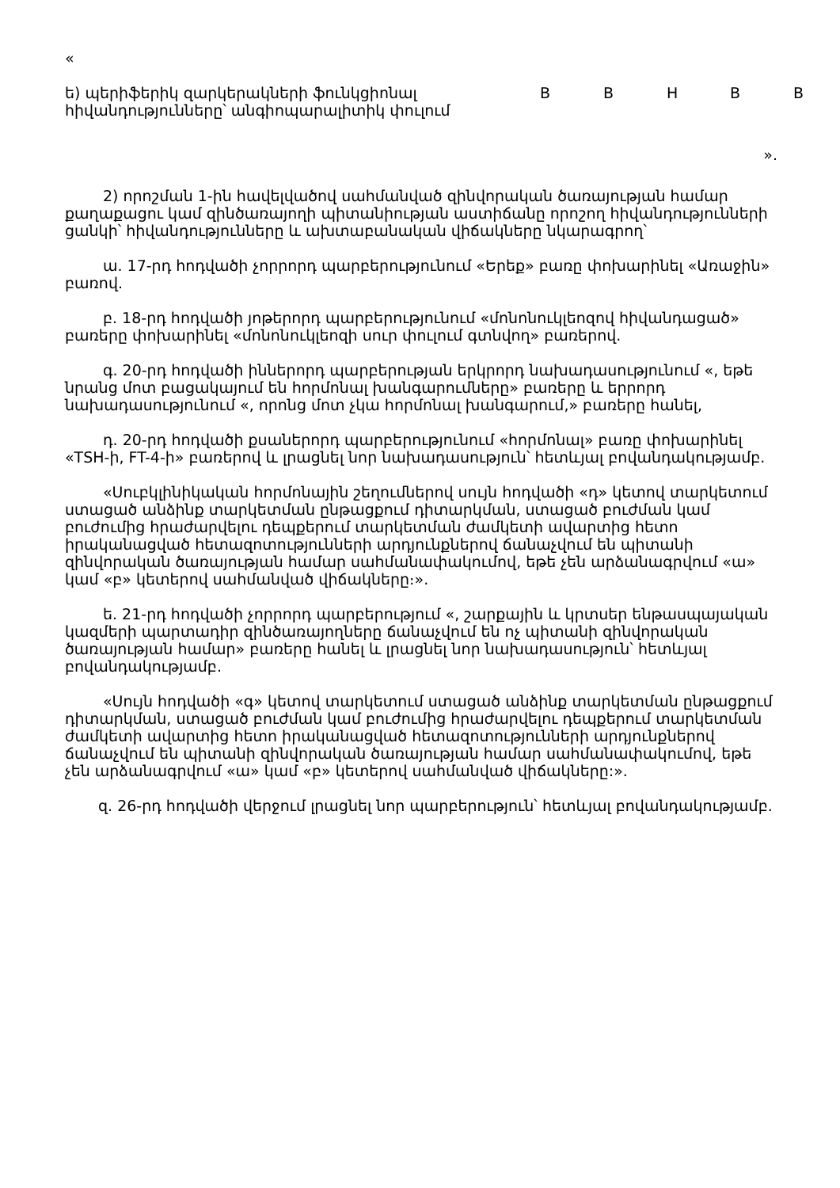«
| ե) պերիֆերիկ զարկերակների ֆունկցիոնալ հիվանդությունները՝ անգիոպարալիտիկ փուլում | B | B | H | B | B |
».
2) որոշման 1-ին հավելվածով սահմանված զինվորական ծառայության համար քաղաքացու կամ զինծառայողի պիտանիության աստիճանը որոշող հիվանդությունների ցանկի՝ հիվանդությունները և ախտաբանական վիճակները նկարագրող՝
ա. 17-րդ հոդվածի չորրորդ պարբերությունում «Երեք» բառը փոխարինել «Առաջին» բառով.
բ. 18-րդ հոդվածի յոթերորդ պարբերությունում «մոնոնուկլեոզով հիվանդացած» բառերը փոխարինել «մոնոնուկլեոզի սուր փուլում գտնվող» բառերով.
գ. 20-րդ հոդվածի իններորդ պարբերության երկրորդ նախադասությունում «, եթե նրանց մոտ բացակայում են հորմոնալ խանգարումները» բառերը և երրորդ նախադասությունում «, որոնց մոտ չկա հորմոնալ խանգարում,» բառերը հանել,
դ. 20-րդ հոդվածի քսաներորդ պարբերությունում «հորմոնալ» բառը փոխարինել «TSH-ի, FT-4-ի» բառերով և լրացնել նոր նախադասություն՝ հետևյալ բովանդակությամբ.
«Սուբկլինիկական հորմոնային շեղումներով սույն հոդվածի «դ» կետով տարկետում ստացած անձինք տարկետման ընթացքում դիտարկման, ստացած բուժման կամ բուժումից հրաժարվելու դեպքերում տարկետման ժամկետի ավարտից հետո իրականացված հետազոտությունների արդյունքներով ճանաչվում են պիտանի զինվորական ծառայության համար սահմանափակումով, եթե չեն արձանագրվում «ա» կամ «բ» կետերով սահմանված վիճակները։».
ե. 21-րդ հոդվածի չորրորդ պարբերությում «, շարքային և կրտսեր ենթասպայական կազմերի պարտադիր զինծառայողները ճանաչվում են ոչ պիտանի զինվորական ծառայության համար» բառերը հանել և լրացնել նոր նախադասություն՝ հետևյալ բովանդակությամբ.
«Սույն հոդվածի «գ» կետով տարկետում ստացած անձինք տարկետման ընթացքում դիտարկման, ստացած բուժման կամ բուժումից հրաժարվելու դեպքերում տարկետման ժամկետի ավարտից հետո իրականացված հետազոտությունների արդյունքներով ճանաչվում են պիտանի զինվորական ծառայության համար սահմանափակումով, եթե չեն արձանագրվում «ա» կամ «բ» կետերով սահմանված վիճակները:».
զ. 26-րդ հոդվածի վերջում լրացնել նոր պարբերություն՝ հետևյալ բովանդակությամբ.